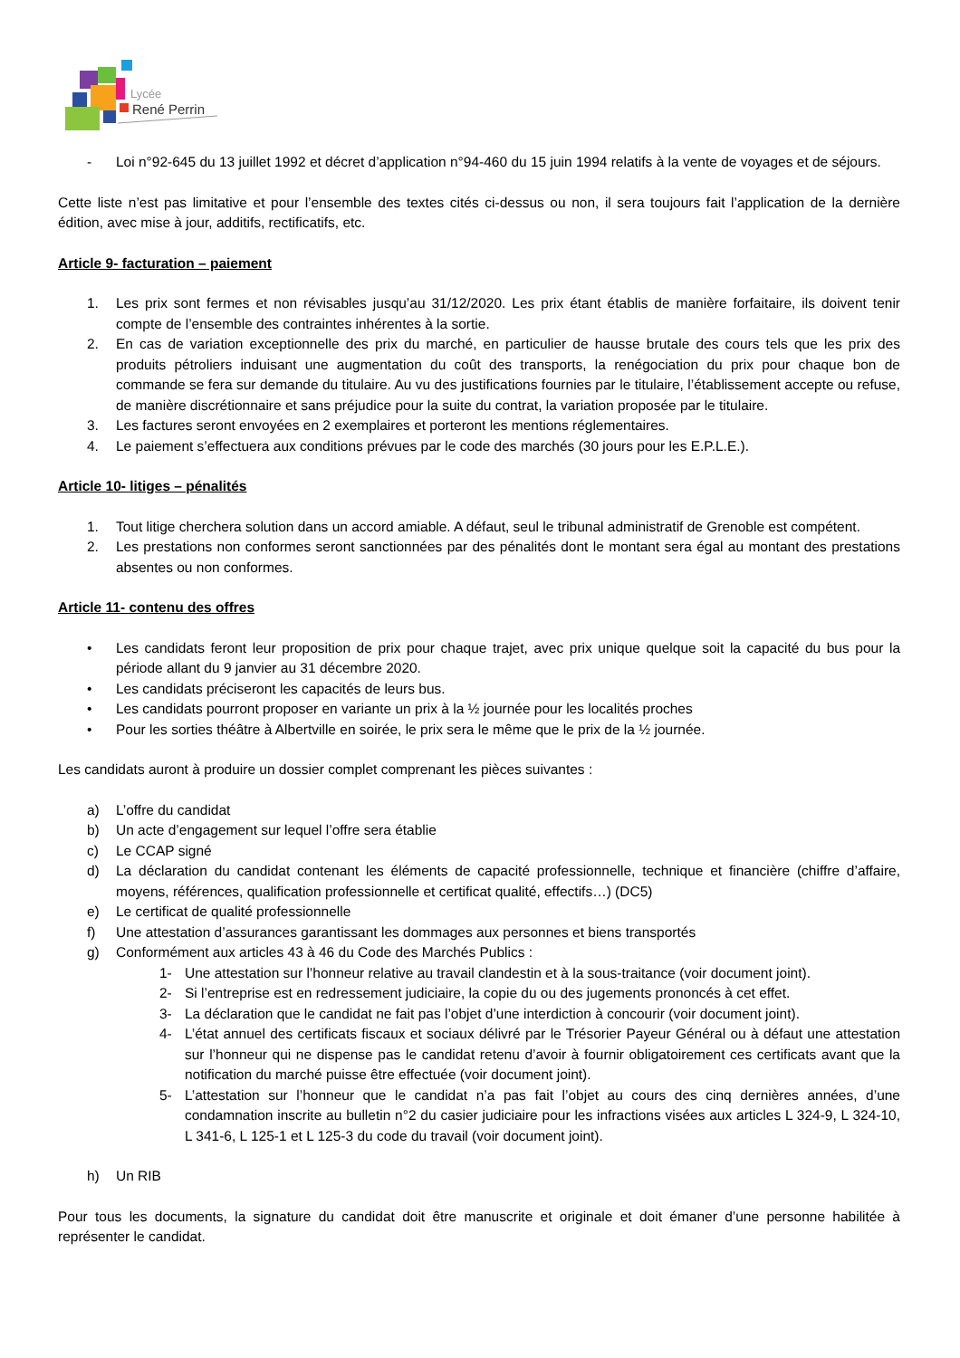Lycée
René Perrin
- Loi n°92-645 du 13 juillet 1992 et décret d’application n°94-460 du 15 juin 1994 relatifs à la vente de voyages et de séjours.
Cette liste n’est pas limitative et pour l’ensemble des textes cités ci-dessus ou non, il sera toujours fait l’application de la dernière édition, avec mise à jour, additifs, rectificatifs, etc.
Article 9- facturation – paiement
1. Les prix sont fermes et non révisables jusqu’au 31/12/2020. Les prix étant établis de manière forfaitaire, ils doivent tenir compte de l’ensemble des contraintes inhérentes à la sortie.
2. En cas de variation exceptionnelle des prix du marché, en particulier de hausse brutale des cours tels que les prix des produits pétroliers induisant une augmentation du coût des transports, la renégociation du prix pour chaque bon de commande se fera sur demande du titulaire. Au vu des justifications fournies par le titulaire, l’établissement accepte ou refuse, de manière discrétionnaire et sans préjudice pour la suite du contrat, la variation proposée par le titulaire.
3. Les factures seront envoyées en 2 exemplaires et porteront les mentions réglementaires.
4. Le paiement s’effectuera aux conditions prévues par le code des marchés (30 jours pour les E.P.L.E.).
Article 10- litiges – pénalités
1. Tout litige cherchera solution dans un accord amiable. A défaut, seul le tribunal administratif de Grenoble est compétent.
2. Les prestations non conformes seront sanctionnées par des pénalités dont le montant sera égal au montant des prestations absentes ou non conformes.
Article 11- contenu des offres
• Les candidats feront leur proposition de prix pour chaque trajet, avec prix unique quelque soit la capacité du bus pour la période allant du 9 janvier au 31 décembre 2020.
• Les candidats préciseront les capacités de leurs bus.
• Les candidats pourront proposer en variante un prix à la ½ journée pour les localités proches
• Pour les sorties théâtre à Albertville en soirée, le prix sera le même que le prix de la ½ journée.
Les candidats auront à produire un dossier complet comprenant les pièces suivantes :
a) L’offre du candidat
b) Un acte d’engagement sur lequel l’offre sera établie
c) Le CCAP signé
d) La déclaration du candidat contenant les éléments de capacité professionnelle, technique et financière (chiffre d’affaire, moyens, références, qualification professionnelle et certificat qualité, effectifs…) (DC5)
e) Le certificat de qualité professionnelle
f) Une attestation d’assurances garantissant les dommages aux personnes et biens transportés
g) Conformément aux articles 43 à 46 du Code des Marchés Publics :
1- Une attestation sur l’honneur relative au travail clandestin et à la sous-traitance (voir document joint).
2- Si l’entreprise est en redressement judiciaire, la copie du ou des jugements prononcés à cet effet.
3- La déclaration que le candidat ne fait pas l’objet d’une interdiction à concourir (voir document joint).
4- L’état annuel des certificats fiscaux et sociaux délivré par le Trésorier Payeur Général ou à défaut une attestation sur l’honneur qui ne dispense pas le candidat retenu d’avoir à fournir obligatoirement ces certificats avant que la notification du marché puisse être effectuée (voir document joint).
5- L’attestation sur l’honneur que le candidat n’a pas fait l’objet au cours des cinq dernières années, d’une condamnation inscrite au bulletin n°2 du casier judiciaire pour les infractions visées aux articles L 324-9, L 324-10, L 341-6, L 125-1 et L 125-3 du code du travail (voir document joint).
h) Un RIB
Pour tous les documents, la signature du candidat doit être manuscrite et originale et doit émaner d’une personne habilitée à représenter le candidat.